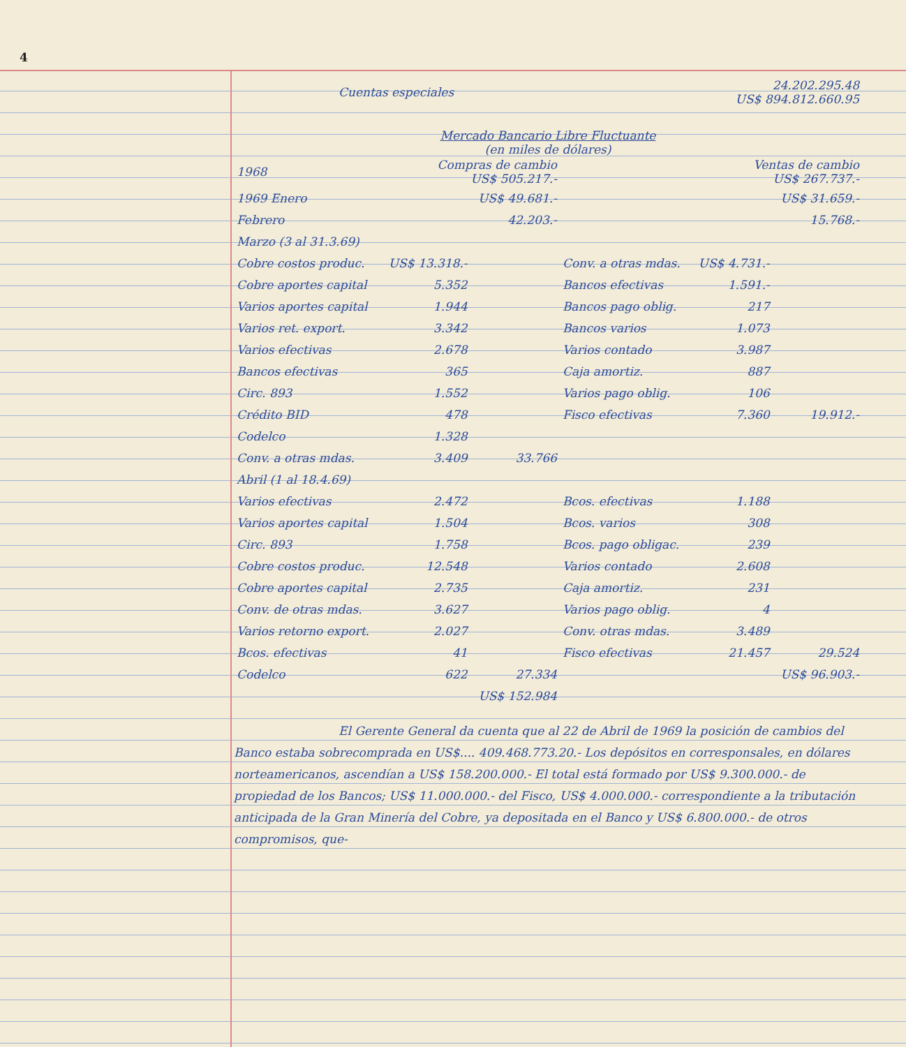4
| Cuentas especiales | 24.202.295.48 US$ 894.812.660.95 |
Mercado Bancario Libre Fluctuante
(en miles de dólares)
| 1968 | Compras de cambio US$ 505.217.- | | Ventas de cambio US$ 267.737.- | | |
| 1969 Enero | | US$ 49.681.- | | | US$ 31.659.- |
| Febrero | | 42.203.- | | | 15.768.- |
| Marzo (3 al 31.3.69) | | | | | |
| Cobre costos produc. | US$ 13.318.- | | Conv. a otras mdas. | US$ 4.731.- | |
| Cobre aportes capital | 5.352 | | Bancos efectivas | 1.591.- | |
| Varios aportes capital | 1.944 | | Bancos pago oblig. | 217 | |
| Varios ret. export. | 3.342 | | Bancos varios | 1.073 | |
| Varios efectivas | 2.678 | | Varios contado | 3.987 | |
| Bancos efectivas | 365 | | Caja amortiz. | 887 | |
| Circ. 893 | 1.552 | | Varios pago oblig. | 106 | |
| Crédito BID | 478 | | Fisco efectivas | 7.360 | 19.912.- |
| Codelco | 1.328 | | | | |
| Conv. a otras mdas. | 3.409 | 33.766 | | | |
| Abril (1 al 18.4.69) | | | | | |
| Varios efectivas | 2.472 | | Bcos. efectivas | 1.188 | |
| Varios aportes capital | 1.504 | | Bcos. varios | 308 | |
| Circ. 893 | 1.758 | | Bcos. pago obligac. | 239 | |
| Cobre costos produc. | 12.548 | | Varios contado | 2.608 | |
| Cobre aportes capital | 2.735 | | Caja amortiz. | 231 | |
| Conv. de otras mdas. | 3.627 | | Varios pago oblig. | 4 | |
| Varios retorno export. | 2.027 | | Conv. otras mdas. | 3.489 | |
| Bcos. efectivas | 41 | | Fisco efectivas | 21.457 | 29.524 |
| Codelco | 622 | 27.334 | | | US$ 96.903.- |
| | | US$ 152.984 | | | |
El Gerente General da cuenta que al 22 de Abril de 1969 la posición de cambios del Banco estaba sobrecomprada en US$.... 409.468.773.20.- Los depósitos en corresponsales, en dólares norteamericanos, ascendían a US$ 158.200.000.- El total está formado por US$ 9.300.000.- de propiedad de los Bancos; US$ 11.000.000.- del Fisco, US$ 4.000.000.- correspondiente a la tributación anticipada de la Gran Minería del Cobre, ya depositada en el Banco y US$ 6.800.000.- de otros compromisos, que-